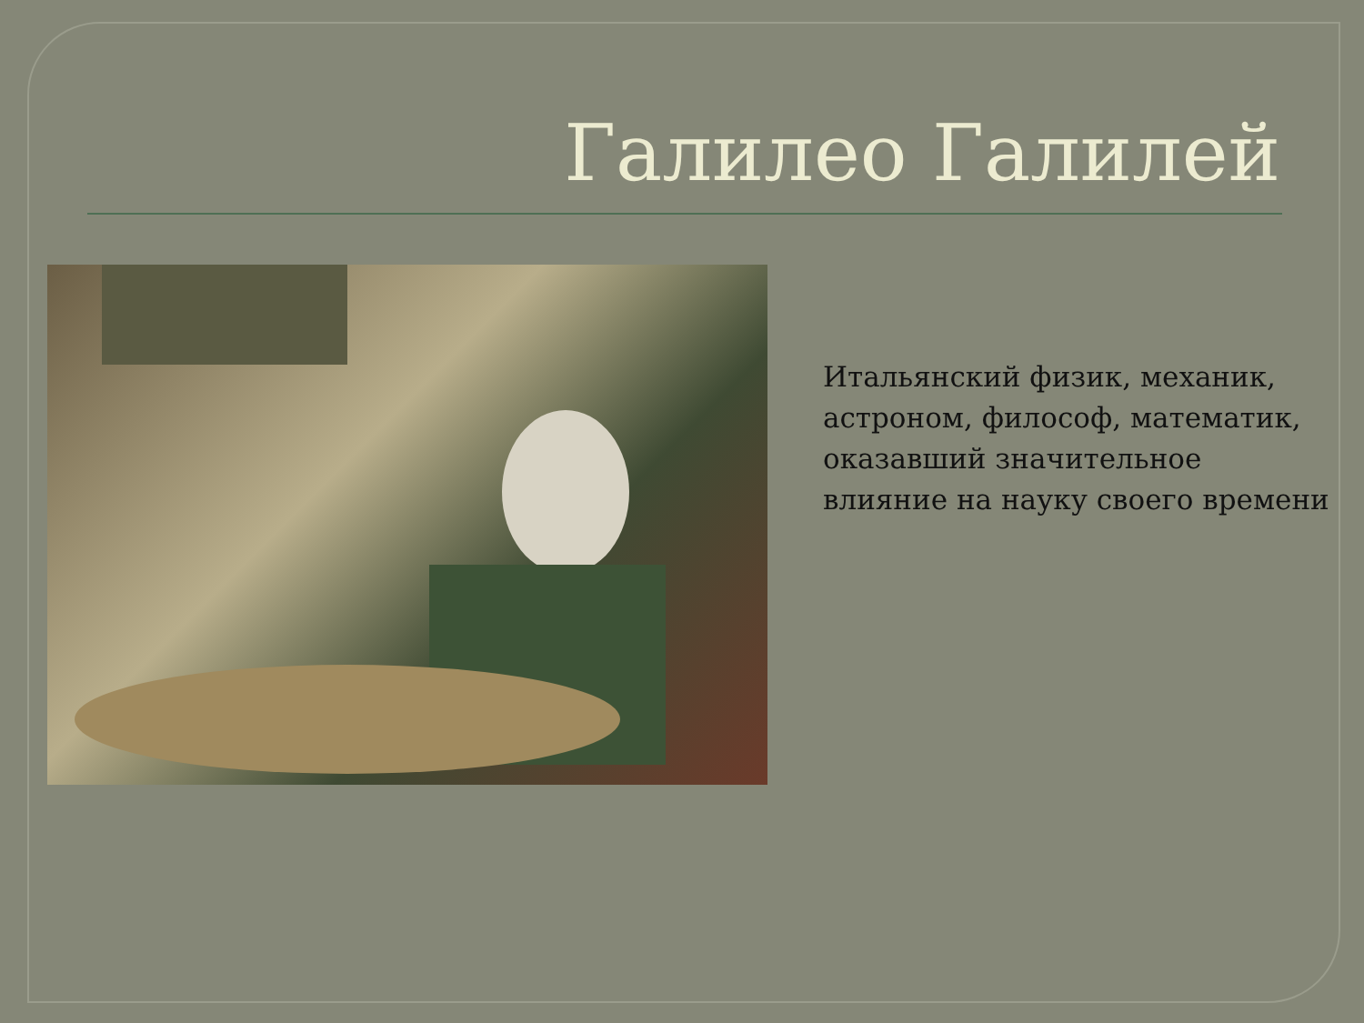Галилео Галилей
Итальянский физик, механик, астроном, философ, математик, оказавший значительное влияние на науку своего времени